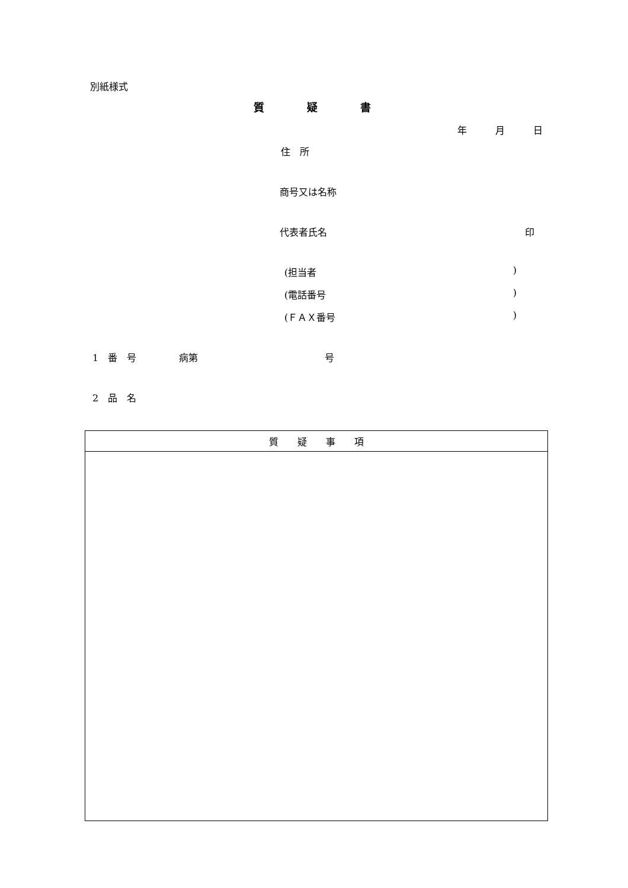別紙様式
質　　　　疑　　　　書
年　　　月　　　日
住　所
商号又は名称
代表者氏名 印
(担当者)
(電話番号)
(ＦＡＸ番号)
1　番　号 病第 号
2　品　名
| 質 疑 事 項 |
| --- |